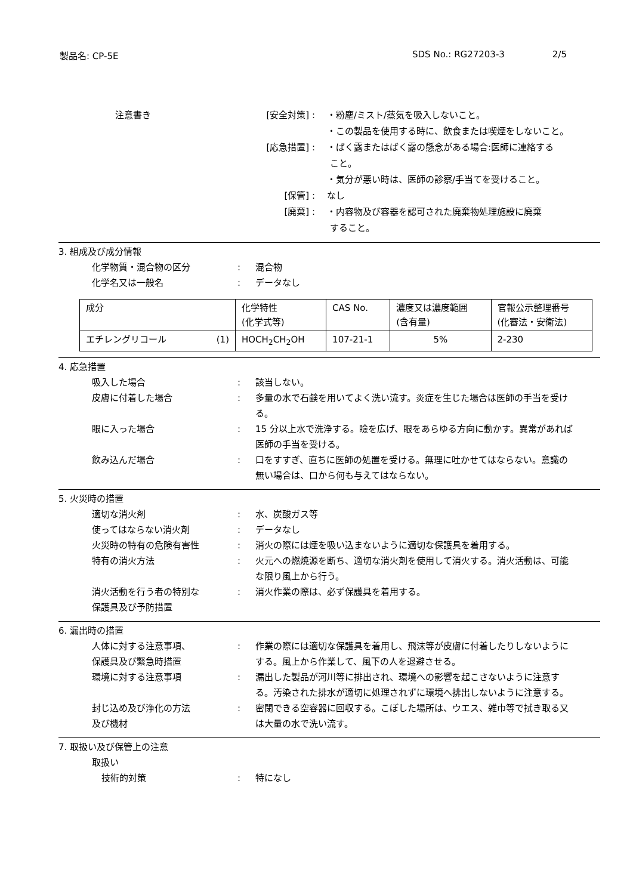製品名: CP-5E SDS No.: RG27203-3 2/5
注意書き [安全対策] :
[応急措置] :
[保管] :
[廃棄] :
・粉塵/ミスト/蒸気を吸入しないこと。
・この製品を使用する時に、飲食または喫煙をしないこと。
・ばく露またはばく露の懸念がある場合:医師に連絡する
こと。
・気分が悪い時は、医師の診察/手当てを受けること。
なし
・内容物及び容器を認可された廃棄物処理施設に廃棄
すること。
3. 組成及び成分情報
化学物質・混合物の区分 : 混合物
化学名又は一般名 : データなし
| 成分 | 化学特性 (化学式等) | CAS No. | 濃度又は濃度範囲 (含有量) | 官報公示整理番号 (化審法・安衛法) |
| エチレングリコール (1) | HOCH<sub>2</sub>CH<sub>2</sub>OH | 107-21-1 | 5% | 2-230 |
4. 応急措置
吸入した場合 : 該当しない。
皮膚に付着した場合 : 多量の水で石鹸を用いてよく洗い流す。炎症を生じた場合は医師の手当を受ける。
眼に入った場合 : 15 分以上水で洗浄する。瞼を広げ、眼をあらゆる方向に動かす。異常があれば医師の手当を受ける。
飲み込んだ場合 : 口をすすぎ、直ちに医師の処置を受ける。無理に吐かせてはならない。意識の無い場合は、口から何も与えてはならない。
5. 火災時の措置
適切な消火剤 : 水、炭酸ガス等
使ってはならない消火剤 : データなし
火災時の特有の危険有害性 : 消火の際には煙を吸い込まないように適切な保護具を着用する。
特有の消火方法 : 火元への燃焼源を断ち、適切な消火剤を使用して消火する。消火活動は、可能な限り風上から行う。
消火活動を行う者の特別な
保護具及び予防措置
: 消火作業の際は、必ず保護具を着用する。
6. 漏出時の措置
人体に対する注意事項、
保護具及び緊急時措置
: 作業の際には適切な保護具を着用し、飛沫等が皮膚に付着したりしないようにする。風上から作業して、風下の人を退避させる。
環境に対する注意事項 : 漏出した製品が河川等に排出され、環境への影響を起こさないように注意する。汚染された排水が適切に処理されずに環境へ排出しないように注意する。
封じ込め及び浄化の方法
及び機材
: 密閉できる空容器に回収する。こぼした場所は、ウエス、雑巾等で拭き取る又は大量の水で洗い流す。
7. 取扱い及び保管上の注意
取扱い
技術的対策 : 特になし